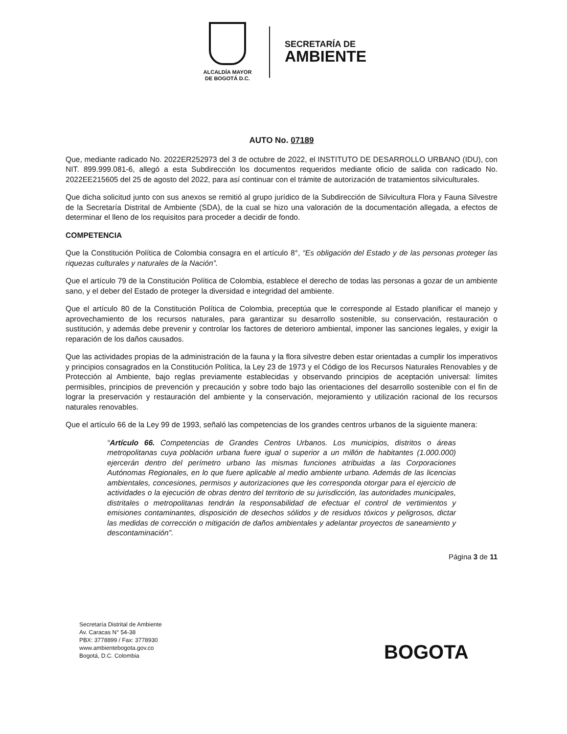ALCALDÍA MAYOR
DE BOGOTÁ D.C.
SECRETARÍA DE
AMBIENTE
AUTO No. 07189
Que, mediante radicado No. 2022ER252973 del 3 de octubre de 2022, el INSTITUTO DE DESARROLLO URBANO (IDU), con NIT. 899.999.081-6, allegó a esta Subdirección los documentos requeridos mediante oficio de salida con radicado No. 2022EE215605 del 25 de agosto del 2022, para así continuar con el trámite de autorización de tratamientos silviculturales.
Que dicha solicitud junto con sus anexos se remitió al grupo jurídico de la Subdirección de Silvicultura Flora y Fauna Silvestre de la Secretaría Distrital de Ambiente (SDA), de la cual se hizo una valoración de la documentación allegada, a efectos de determinar el lleno de los requisitos para proceder a decidir de fondo.
COMPETENCIA
Que la Constitución Política de Colombia consagra en el artículo 8°, “Es obligación del Estado y de las personas proteger las riquezas culturales y naturales de la Nación”.
Que el artículo 79 de la Constitución Política de Colombia, establece el derecho de todas las personas a gozar de un ambiente sano, y el deber del Estado de proteger la diversidad e integridad del ambiente.
Que el artículo 80 de la Constitución Política de Colombia, preceptúa que le corresponde al Estado planificar el manejo y aprovechamiento de los recursos naturales, para garantizar su desarrollo sostenible, su conservación, restauración o sustitución, y además debe prevenir y controlar los factores de deterioro ambiental, imponer las sanciones legales, y exigir la reparación de los daños causados.
Que las actividades propias de la administración de la fauna y la flora silvestre deben estar orientadas a cumplir los imperativos y principios consagrados en la Constitución Política, la Ley 23 de 1973 y el Código de los Recursos Naturales Renovables y de Protección al Ambiente, bajo reglas previamente establecidas y observando principios de aceptación universal: límites permisibles, principios de prevención y precaución y sobre todo bajo las orientaciones del desarrollo sostenible con el fin de lograr la preservación y restauración del ambiente y la conservación, mejoramiento y utilización racional de los recursos naturales renovables.
Que el artículo 66 de la Ley 99 de 1993, señaló las competencias de los grandes centros urbanos de la siguiente manera:
“Artículo 66. Competencias de Grandes Centros Urbanos. Los municipios, distritos o áreas metropolitanas cuya población urbana fuere igual o superior a un millón de habitantes (1.000.000) ejercerán dentro del perímetro urbano las mismas funciones atribuidas a las Corporaciones Autónomas Regionales, en lo que fuere aplicable al medio ambiente urbano. Además de las licencias ambientales, concesiones, permisos y autorizaciones que les corresponda otorgar para el ejercicio de actividades o la ejecución de obras dentro del territorio de su jurisdicción, las autoridades municipales, distritales o metropolitanas tendrán la responsabilidad de efectuar el control de vertimientos y emisiones contaminantes, disposición de desechos sólidos y de residuos tóxicos y peligrosos, dictar las medidas de corrección o mitigación de daños ambientales y adelantar proyectos de saneamiento y descontaminación”.
Página 3 de 11
Secretaría Distrital de Ambiente
Av. Caracas N° 54-38
PBX: 3778899 / Fax: 3778930
www.ambientebogota.gov.co
Bogotá, D.C. Colombia
BOGOTA